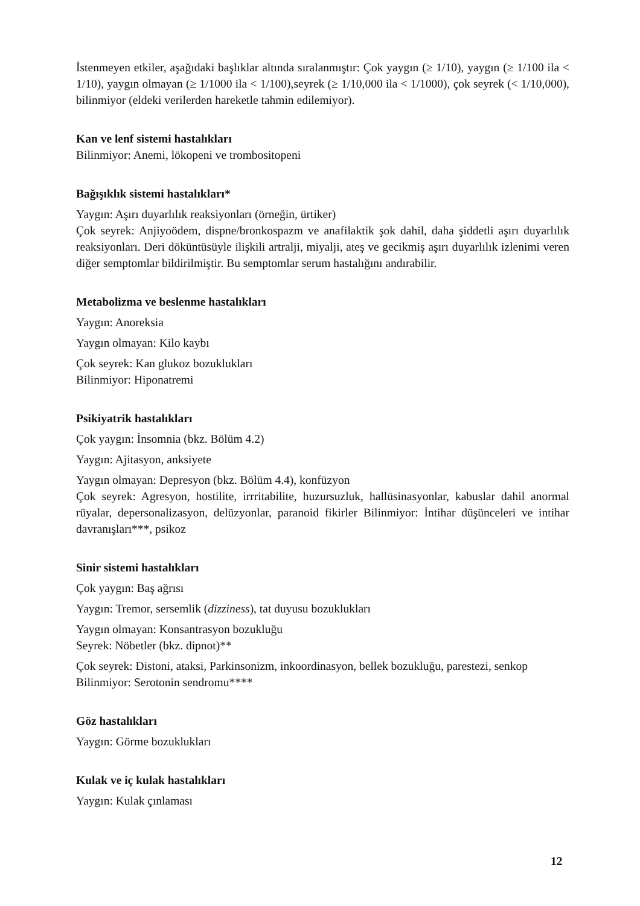İstenmeyen etkiler, aşağıdaki başlıklar altında sıralanmıştır: Çok yaygın (≥ 1/10), yaygın (≥ 1/100 ila < 1/10), yaygın olmayan (≥ 1/1000 ila < 1/100),seyrek (≥ 1/10,000 ila < 1/1000), çok seyrek (< 1/10,000), bilinmiyor (eldeki verilerden hareketle tahmin edilemiyor).
Kan ve lenf sistemi hastalıkları
Bilinmiyor: Anemi, lökopeni ve trombositopeni
Bağışıklık sistemi hastalıkları*
Yaygın: Aşırı duyarlılık reaksiyonları (örneğin, ürtiker)
Çok seyrek: Anjiyoödem, dispne/bronkospazm ve anafilaktik şok dahil, daha şiddetli aşırı duyarlılık reaksiyonları. Deri döküntüsüyle ilişkili artralji, miyalji, ateş ve gecikmiş aşırı duyarlılık izlenimi veren diğer semptomlar bildirilmiştir. Bu semptomlar serum hastalığını andırabilir.
Metabolizma ve beslenme hastalıkları
Yaygın: Anoreksia
Yaygın olmayan: Kilo kaybı
Çok seyrek: Kan glukoz bozuklukları
Bilinmiyor: Hiponatremi
Psikiyatrik hastalıkları
Çok yaygın: İnsomnia (bkz. Bölüm 4.2)
Yaygın: Ajitasyon, anksiyete
Yaygın olmayan: Depresyon (bkz. Bölüm 4.4), konfüzyon
Çok seyrek: Agresyon, hostilite, irrritabilite, huzursuzluk, hallüsinasyonlar, kabuslar dahil anormal rüyalar, depersonalizasyon, delüzyonlar, paranoid fikirler Bilinmiyor: İntihar düşünceleri ve intihar davranışları***, psikoz
Sinir sistemi hastalıkları
Çok yaygın: Baş ağrısı
Yaygın: Tremor, sersemlik (dizziness), tat duyusu bozuklukları
Yaygın olmayan: Konsantrasyon bozukluğu
Seyrek: Nöbetler (bkz. dipnot)**
Çok seyrek: Distoni, ataksi, Parkinsonizm, inkoordinasyon, bellek bozukluğu, parestezi, senkop
Bilinmiyor: Serotonin sendromu****
Göz hastalıkları
Yaygın: Görme bozuklukları
Kulak ve iç kulak hastalıkları
Yaygın: Kulak çınlaması
12